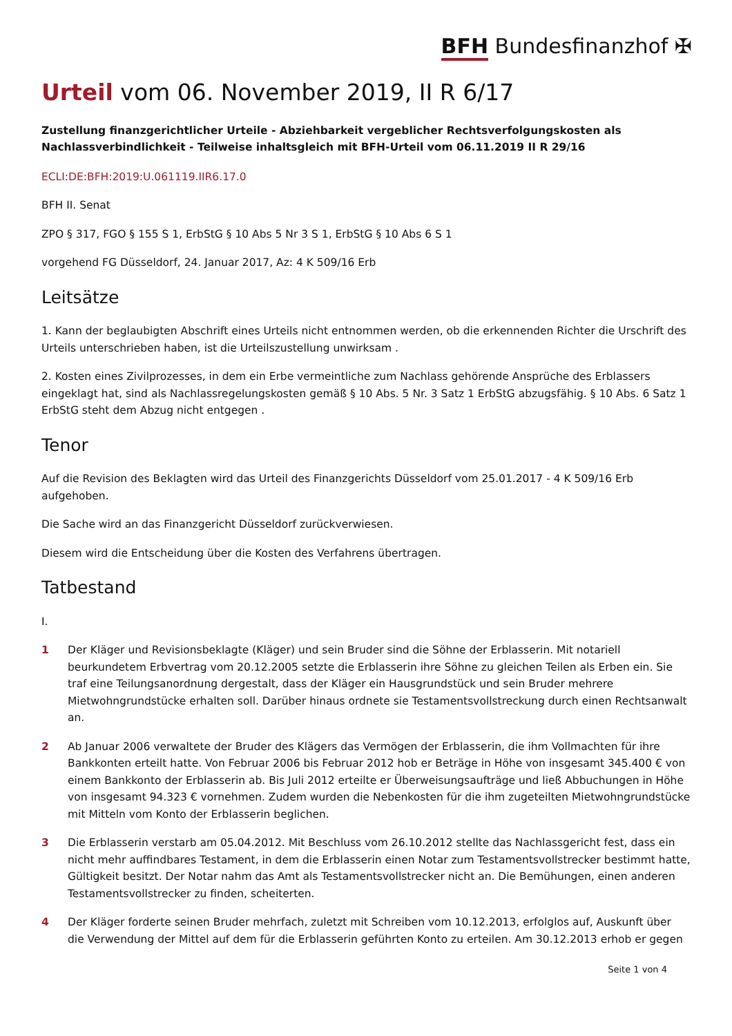BFH Bundesfinanzhof ✠
Urteil vom 06. November 2019, II R 6/17
Zustellung finanzgerichtlicher Urteile - Abziehbarkeit vergeblicher Rechtsverfolgungskosten als Nachlassverbindlichkeit - Teilweise inhaltsgleich mit BFH-Urteil vom 06.11.2019 II R 29/16
ECLI:DE:BFH:2019:U.061119.IIR6.17.0
BFH II. Senat
ZPO § 317, FGO § 155 S 1, ErbStG § 10 Abs 5 Nr 3 S 1, ErbStG § 10 Abs 6 S 1
vorgehend FG Düsseldorf, 24. Januar 2017, Az: 4 K 509/16 Erb
Leitsätze
1. Kann der beglaubigten Abschrift eines Urteils nicht entnommen werden, ob die erkennenden Richter die Urschrift des Urteils unterschrieben haben, ist die Urteilszustellung unwirksam .
2. Kosten eines Zivilprozesses, in dem ein Erbe vermeintliche zum Nachlass gehörende Ansprüche des Erblassers eingeklagt hat, sind als Nachlassregelungskosten gemäß § 10 Abs. 5 Nr. 3 Satz 1 ErbStG abzugsfähig. § 10 Abs. 6 Satz 1 ErbStG steht dem Abzug nicht entgegen .
Tenor
Auf die Revision des Beklagten wird das Urteil des Finanzgerichts Düsseldorf vom 25.01.2017 - 4 K 509/16 Erb aufgehoben.
Die Sache wird an das Finanzgericht Düsseldorf zurückverwiesen.
Diesem wird die Entscheidung über die Kosten des Verfahrens übertragen.
Tatbestand
I.
1 Der Kläger und Revisionsbeklagte (Kläger) und sein Bruder sind die Söhne der Erblasserin. Mit notariell beurkundetem Erbvertrag vom 20.12.2005 setzte die Erblasserin ihre Söhne zu gleichen Teilen als Erben ein. Sie traf eine Teilungsanordnung dergestalt, dass der Kläger ein Hausgrundstück und sein Bruder mehrere Mietwohngrundstücke erhalten soll. Darüber hinaus ordnete sie Testamentsvollstreckung durch einen Rechtsanwalt an.
2 Ab Januar 2006 verwaltete der Bruder des Klägers das Vermögen der Erblasserin, die ihm Vollmachten für ihre Bankkonten erteilt hatte. Von Februar 2006 bis Februar 2012 hob er Beträge in Höhe von insgesamt 345.400 € von einem Bankkonto der Erblasserin ab. Bis Juli 2012 erteilte er Überweisungsaufträge und ließ Abbuchungen in Höhe von insgesamt 94.323 € vornehmen. Zudem wurden die Nebenkosten für die ihm zugeteilten Mietwohngrundstücke mit Mitteln vom Konto der Erblasserin beglichen.
3 Die Erblasserin verstarb am 05.04.2012. Mit Beschluss vom 26.10.2012 stellte das Nachlassgericht fest, dass ein nicht mehr auffindbares Testament, in dem die Erblasserin einen Notar zum Testamentsvollstrecker bestimmt hatte, Gültigkeit besitzt. Der Notar nahm das Amt als Testamentsvollstrecker nicht an. Die Bemühungen, einen anderen Testamentsvollstrecker zu finden, scheiterten.
4 Der Kläger forderte seinen Bruder mehrfach, zuletzt mit Schreiben vom 10.12.2013, erfolglos auf, Auskunft über die Verwendung der Mittel auf dem für die Erblasserin geführten Konto zu erteilen. Am 30.12.2013 erhob er gegen
Seite 1 von 4